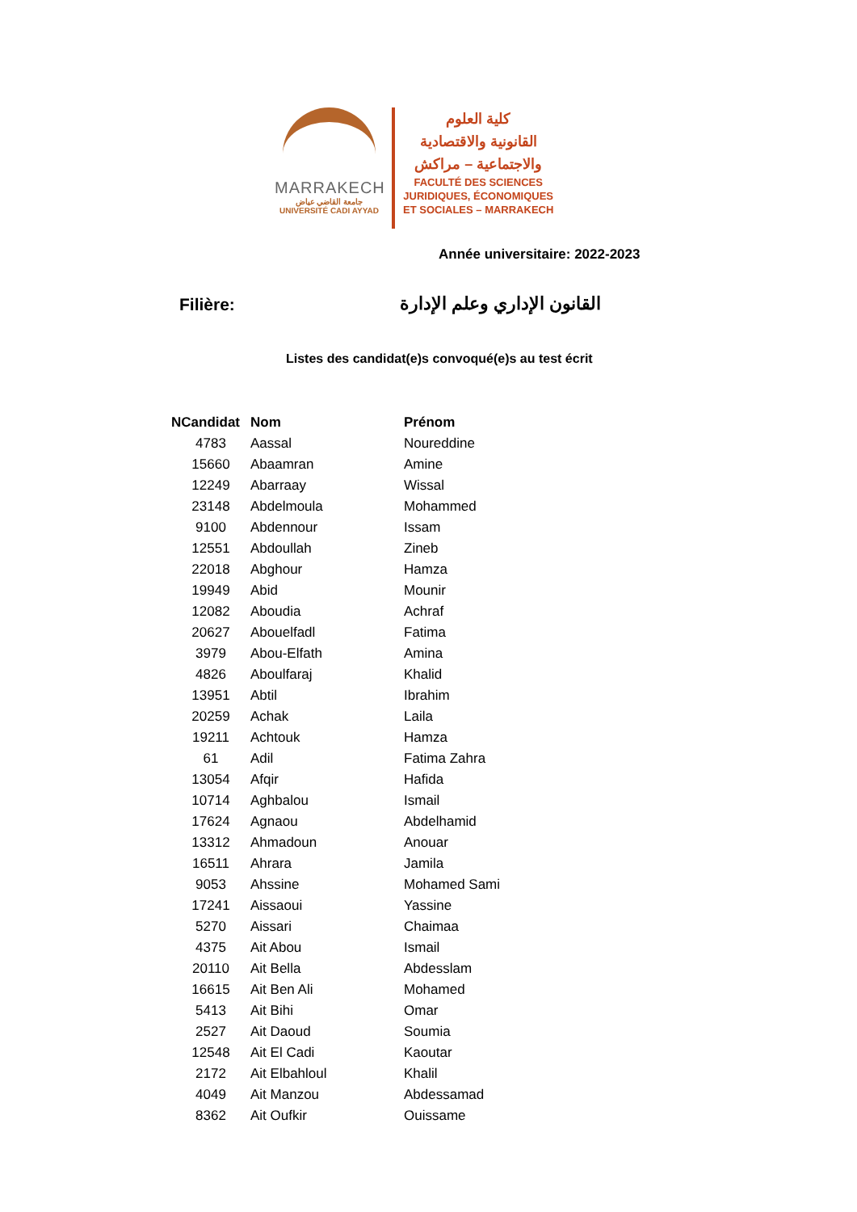MARRAKECH
جامعة القاضي عياض
UNIVERSITÉ CADI AYYAD
كلية العلوم
القانونية والاقتصادية
والاجتماعية – مراكش
FACULTÉ DES SCIENCES
JURIDIQUES, ÉCONOMIQUES
ET SOCIALES – MARRAKECH
Année universitaire: 2022-2023
Filière: القانون الإداري وعلم الإدارة
Listes des candidat(e)s convoqué(e)s au test écrit
| NCandidat | Nom | Prénom |
| --- | --- | --- |
| 4783 | Aassal | Noureddine |
| 15660 | Abaamran | Amine |
| 12249 | Abarraay | Wissal |
| 23148 | Abdelmoula | Mohammed |
| 9100 | Abdennour | Issam |
| 12551 | Abdoullah | Zineb |
| 22018 | Abghour | Hamza |
| 19949 | Abid | Mounir |
| 12082 | Aboudia | Achraf |
| 20627 | Abouelfadl | Fatima |
| 3979 | Abou-Elfath | Amina |
| 4826 | Aboulfaraj | Khalid |
| 13951 | Abtil | Ibrahim |
| 20259 | Achak | Laila |
| 19211 | Achtouk | Hamza |
| 61 | Adil | Fatima Zahra |
| 13054 | Afqir | Hafida |
| 10714 | Aghbalou | Ismail |
| 17624 | Agnaou | Abdelhamid |
| 13312 | Ahmadoun | Anouar |
| 16511 | Ahrara | Jamila |
| 9053 | Ahssine | Mohamed Sami |
| 17241 | Aissaoui | Yassine |
| 5270 | Aissari | Chaimaa |
| 4375 | Ait Abou | Ismail |
| 20110 | Ait Bella | Abdesslam |
| 16615 | Ait Ben Ali | Mohamed |
| 5413 | Ait Bihi | Omar |
| 2527 | Ait Daoud | Soumia |
| 12548 | Ait El Cadi | Kaoutar |
| 2172 | Ait Elbahloul | Khalil |
| 4049 | Ait Manzou | Abdessamad |
| 8362 | Ait Oufkir | Ouissame |